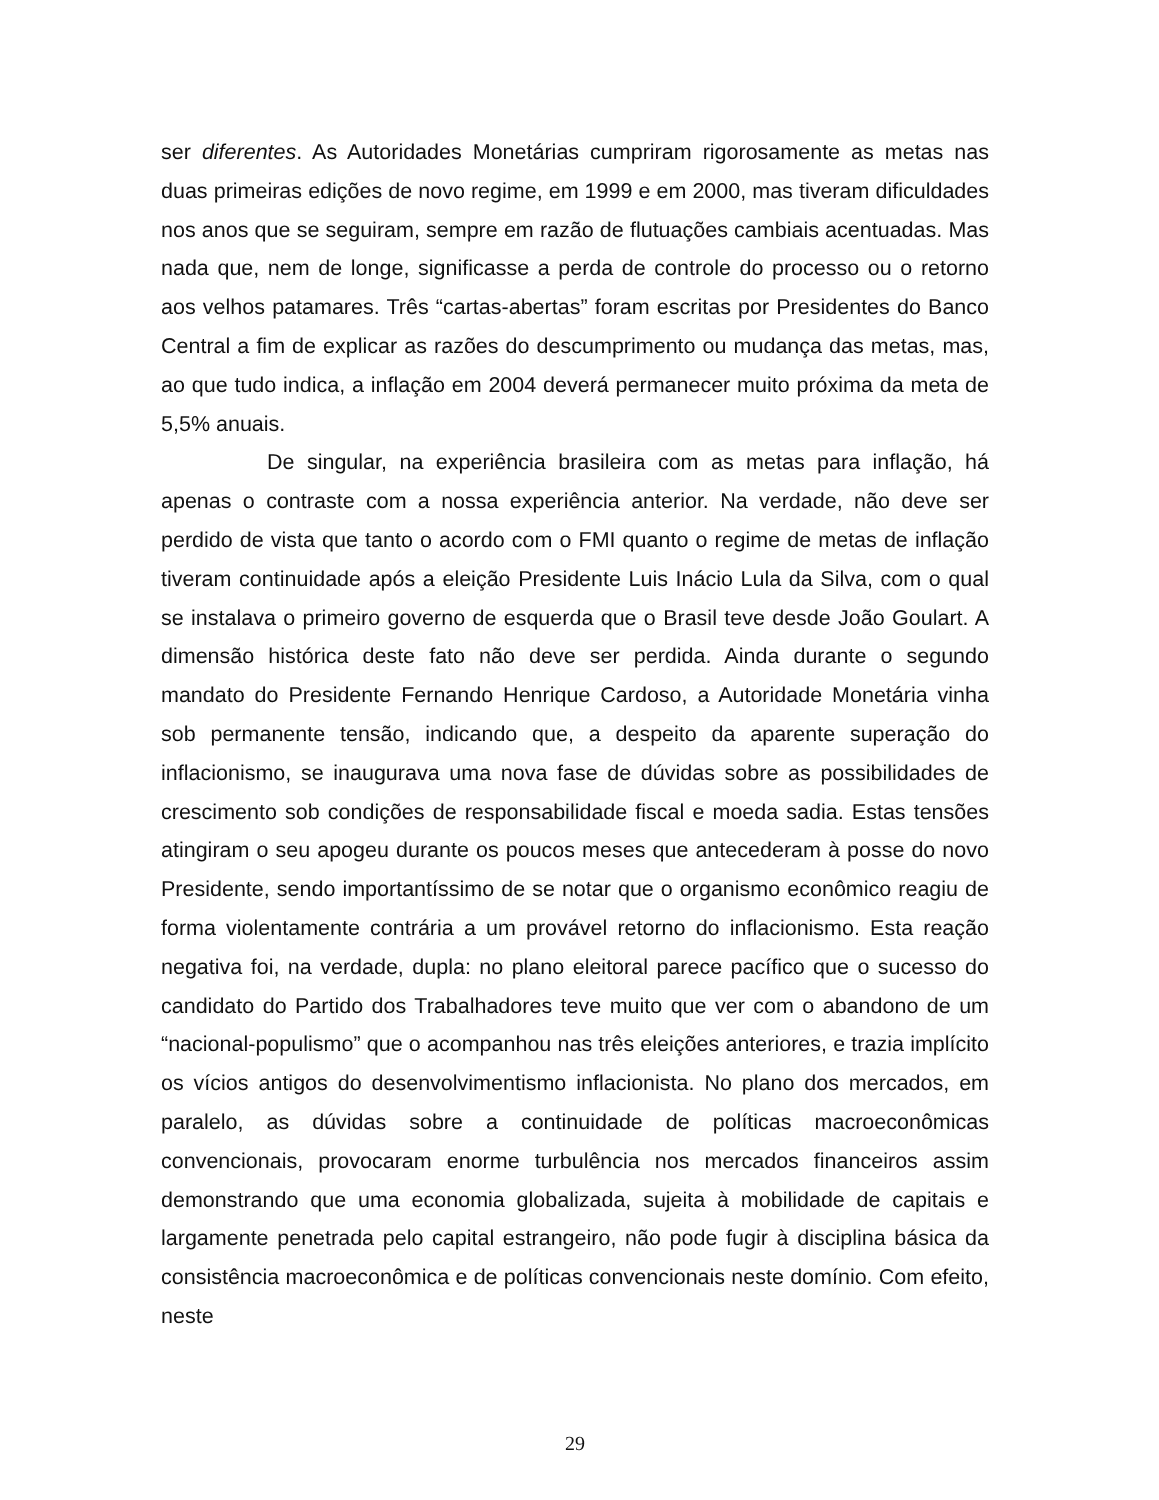ser diferentes. As Autoridades Monetárias cumpriram rigorosamente as metas nas duas primeiras edições de novo regime, em 1999 e em 2000, mas tiveram dificuldades nos anos que se seguiram, sempre em razão de flutuações cambiais acentuadas. Mas nada que, nem de longe, significasse a perda de controle do processo ou o retorno aos velhos patamares. Três “cartas-abertas” foram escritas por Presidentes do Banco Central a fim de explicar as razões do descumprimento ou mudança das metas, mas, ao que tudo indica, a inflação em 2004 deverá permanecer muito próxima da meta de 5,5% anuais.
De singular, na experiência brasileira com as metas para inflação, há apenas o contraste com a nossa experiência anterior. Na verdade, não deve ser perdido de vista que tanto o acordo com o FMI quanto o regime de metas de inflação tiveram continuidade após a eleição Presidente Luis Inácio Lula da Silva, com o qual se instalava o primeiro governo de esquerda que o Brasil teve desde João Goulart. A dimensão histórica deste fato não deve ser perdida. Ainda durante o segundo mandato do Presidente Fernando Henrique Cardoso, a Autoridade Monetária vinha sob permanente tensão, indicando que, a despeito da aparente superação do inflacionismo, se inaugurava uma nova fase de dúvidas sobre as possibilidades de crescimento sob condições de responsabilidade fiscal e moeda sadia. Estas tensões atingiram o seu apogeu durante os poucos meses que antecederam à posse do novo Presidente, sendo importantíssimo de se notar que o organismo econômico reagiu de forma violentamente contrária a um provável retorno do inflacionismo. Esta reação negativa foi, na verdade, dupla: no plano eleitoral parece pacífico que o sucesso do candidato do Partido dos Trabalhadores teve muito que ver com o abandono de um “nacional-populismo” que o acompanhou nas três eleições anteriores, e trazia implícito os vícios antigos do desenvolvimentismo inflacionista. No plano dos mercados, em paralelo, as dúvidas sobre a continuidade de políticas macroeconômicas convencionais, provocaram enorme turbulência nos mercados financeiros assim demonstrando que uma economia globalizada, sujeita à mobilidade de capitais e largamente penetrada pelo capital estrangeiro, não pode fugir à disciplina básica da consistência macroeconômica e de políticas convencionais neste domínio. Com efeito, neste
29